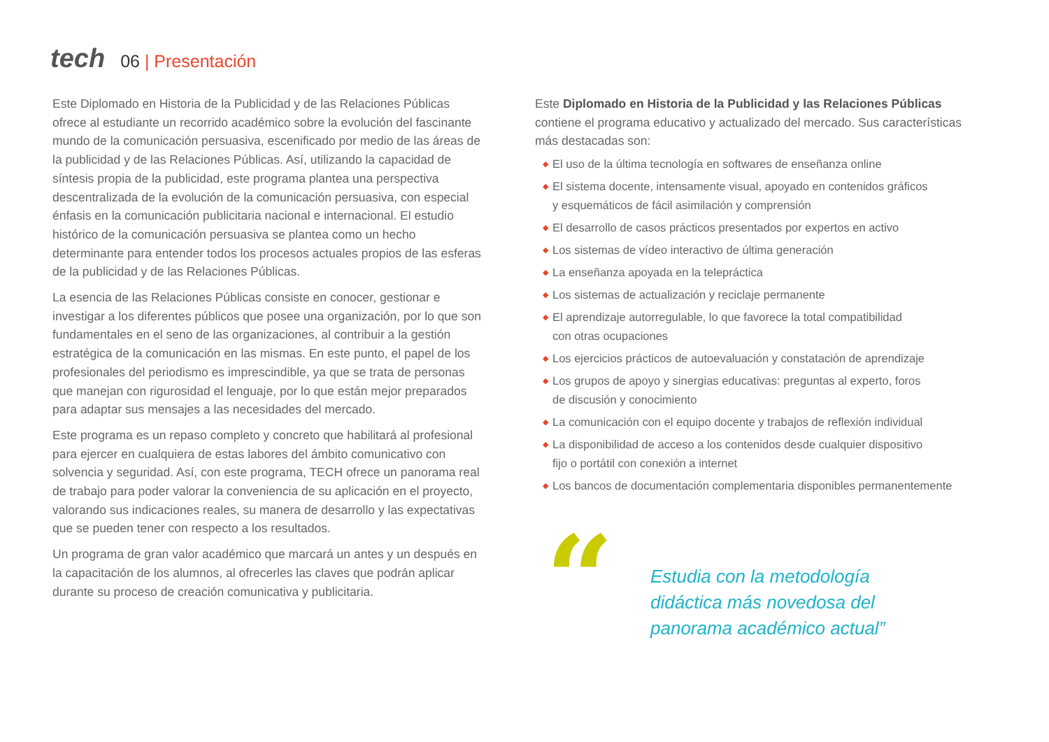tech
06 | Presentación
Este Diplomado en Historia de la Publicidad y de las Relaciones Públicas ofrece al estudiante un recorrido académico sobre la evolución del fascinante mundo de la comunicación persuasiva, escenificado por medio de las áreas de la publicidad y de las Relaciones Públicas. Así, utilizando la capacidad de síntesis propia de la publicidad, este programa plantea una perspectiva descentralizada de la evolución de la comunicación persuasiva, con especial énfasis en la comunicación publicitaria nacional e internacional. El estudio histórico de la comunicación persuasiva se plantea como un hecho determinante para entender todos los procesos actuales propios de las esferas de la publicidad y de las Relaciones Públicas.
La esencia de las Relaciones Públicas consiste en conocer, gestionar e investigar a los diferentes públicos que posee una organización, por lo que son fundamentales en el seno de las organizaciones, al contribuir a la gestión estratégica de la comunicación en las mismas. En este punto, el papel de los profesionales del periodismo es imprescindible, ya que se trata de personas que manejan con rigurosidad el lenguaje, por lo que están mejor preparados para adaptar sus mensajes a las necesidades del mercado.
Este programa es un repaso completo y concreto que habilitará al profesional para ejercer en cualquiera de estas labores del ámbito comunicativo con solvencia y seguridad. Así, con este programa, TECH ofrece un panorama real de trabajo para poder valorar la conveniencia de su aplicación en el proyecto, valorando sus indicaciones reales, su manera de desarrollo y las expectativas que se pueden tener con respecto a los resultados.
Un programa de gran valor académico que marcará un antes y un después en la capacitación de los alumnos, al ofrecerles las claves que podrán aplicar durante su proceso de creación comunicativa y publicitaria.
Este Diplomado en Historia de la Publicidad y las Relaciones Públicas contiene el programa educativo y actualizado del mercado. Sus características más destacadas son:
◆ El uso de la última tecnología en softwares de enseñanza online
◆ El sistema docente, intensamente visual, apoyado en contenidos gráficos
y esquemáticos de fácil asimilación y comprensión
◆ El desarrollo de casos prácticos presentados por expertos en activo
◆ Los sistemas de vídeo interactivo de última generación
◆ La enseñanza apoyada en la telepráctica
◆ Los sistemas de actualización y reciclaje permanente
◆ El aprendizaje autorregulable, lo que favorece la total compatibilidad
con otras ocupaciones
◆ Los ejercicios prácticos de autoevaluación y constatación de aprendizaje
◆ Los grupos de apoyo y sinergias educativas: preguntas al experto, foros
de discusión y conocimiento
◆ La comunicación con el equipo docente y trabajos de reflexión individual
◆ La disponibilidad de acceso a los contenidos desde cualquier dispositivo
fijo o portátil con conexión a internet
◆ Los bancos de documentación complementaria disponibles permanentemente
“
Estudia con la metodología
didáctica más novedosa del
panorama académico actual”